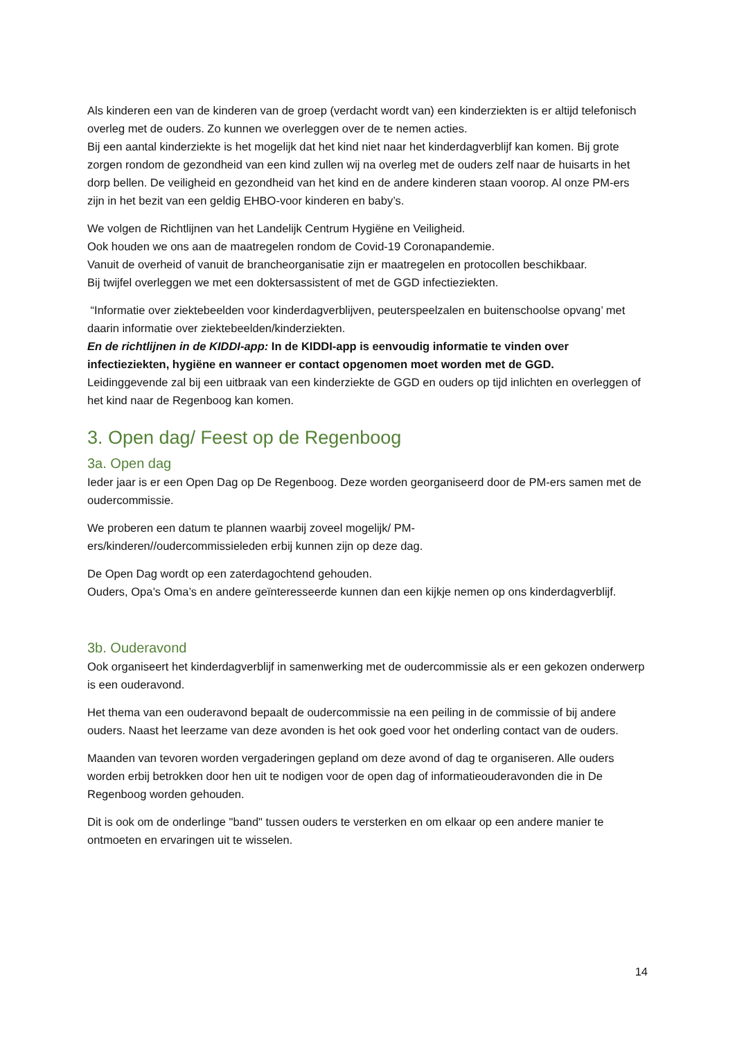Als kinderen een van de kinderen van de groep (verdacht wordt van) een kinderziekten is er altijd telefonisch overleg met de ouders. Zo kunnen we overleggen over de te nemen acties.
Bij een aantal kinderziekte is het mogelijk dat het kind niet naar het kinderdagverblijf kan komen. Bij grote zorgen rondom de gezondheid van een kind zullen wij na overleg met de ouders zelf naar de huisarts in het dorp bellen. De veiligheid en gezondheid van het kind en de andere kinderen staan voorop. Al onze PM-ers zijn in het bezit van een geldig EHBO-voor kinderen en baby’s.
We volgen de Richtlijnen van het Landelijk Centrum Hygiëne en Veiligheid.
Ook houden we ons aan de maatregelen rondom de Covid-19 Coronapandemie.
Vanuit de overheid of vanuit de brancheorganisatie zijn er maatregelen en protocollen beschikbaar.
Bij twijfel overleggen we met een doktersassistent of met de GGD infectieziekten.
“Informatie over ziektebeelden voor kinderdagverblijven, peuterspeelzalen en buitenschoolse opvang’ met daarin informatie over ziektebeelden/kinderziekten.
En de richtlijnen in de KIDDI-app: In de KIDDI-app is eenvoudig informatie te vinden over infectieziekten, hygiëne en wanneer er contact opgenomen moet worden met de GGD.
Leidinggevende zal bij een uitbraak van een kinderziekte de GGD en ouders op tijd inlichten en overleggen of het kind naar de Regenboog kan komen.
3. Open dag/ Feest op de Regenboog
3a. Open dag
Ieder jaar is er een Open Dag op De Regenboog. Deze worden georganiseerd door de PM-ers samen met de oudercommissie.
We proberen een datum te plannen waarbij zoveel mogelijk/ PM-
ers/kinderen//oudercommissieleden erbij kunnen zijn op deze dag.
De Open Dag wordt op een zaterdagochtend gehouden.
Ouders, Opa’s Oma’s en andere geïnteresseerde kunnen dan een kijkje nemen op ons kinderdagverblijf.
3b. Ouderavond
Ook organiseert het kinderdagverblijf in samenwerking met de oudercommissie als er een gekozen onderwerp is een ouderavond.
Het thema van een ouderavond bepaalt de oudercommissie na een peiling in de commissie of bij andere ouders. Naast het leerzame van deze avonden is het ook goed voor het onderling contact van de ouders.
Maanden van tevoren worden vergaderingen gepland om deze avond of dag te organiseren. Alle ouders worden erbij betrokken door hen uit te nodigen voor de open dag of informatieouderavonden die in De Regenboog worden gehouden.
Dit is ook om de onderlinge "band" tussen ouders te versterken en om elkaar op een andere manier te ontmoeten en ervaringen uit te wisselen.
14